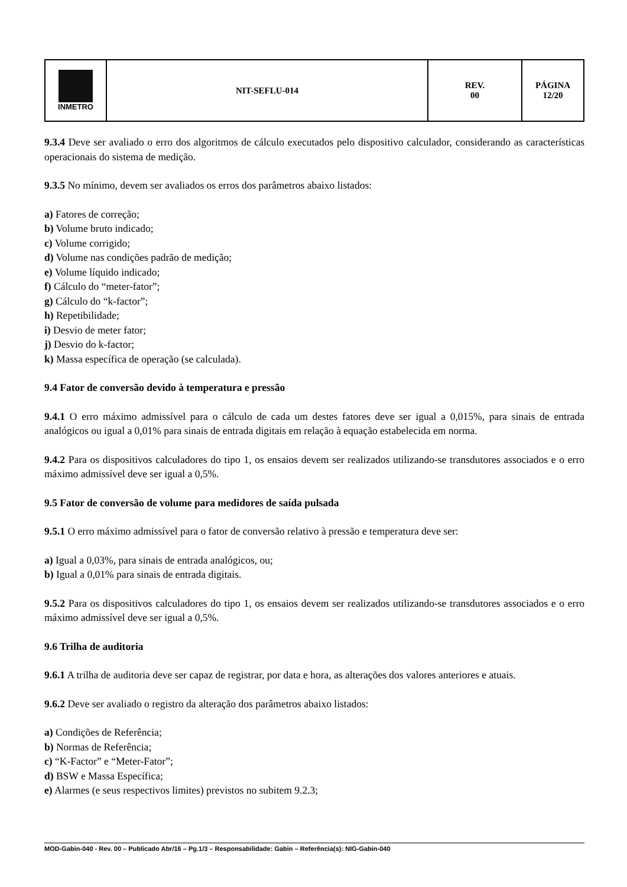| INMETRO | NIT-SEFLU-014 | REV. 00 | PÁGINA 12/20 |
9.3.4 Deve ser avaliado o erro dos algoritmos de cálculo executados pelo dispositivo calculador, considerando as características operacionais do sistema de medição.
9.3.5 No mínimo, devem ser avaliados os erros dos parâmetros abaixo listados:
a) Fatores de correção;
b) Volume bruto indicado;
c) Volume corrigido;
d) Volume nas condições padrão de medição;
e) Volume líquido indicado;
f) Cálculo do “meter-fator”;
g) Cálculo do “k-factor”;
h) Repetibilidade;
i) Desvio de meter fator;
j) Desvio do k-factor;
k) Massa específica de operação (se calculada).
9.4 Fator de conversão devido à temperatura e pressão
9.4.1 O erro máximo admissível para o cálculo de cada um destes fatores deve ser igual a 0,015%, para sinais de entrada analógicos ou igual a 0,01% para sinais de entrada digitais em relação à equação estabelecida em norma.
9.4.2 Para os dispositivos calculadores do tipo 1, os ensaios devem ser realizados utilizando-se transdutores associados e o erro máximo admissível deve ser igual a 0,5%.
9.5 Fator de conversão de volume para medidores de saída pulsada
9.5.1 O erro máximo admissível para o fator de conversão relativo à pressão e temperatura deve ser:
a) Igual a 0,03%, para sinais de entrada analógicos, ou;
b) Igual a 0,01% para sinais de entrada digitais.
9.5.2 Para os dispositivos calculadores do tipo 1, os ensaios devem ser realizados utilizando-se transdutores associados e o erro máximo admissível deve ser igual a 0,5%.
9.6 Trilha de auditoria
9.6.1 A trilha de auditoria deve ser capaz de registrar, por data e hora, as alterações dos valores anteriores e atuais.
9.6.2 Deve ser avaliado o registro da alteração dos parâmetros abaixo listados:
a) Condições de Referência;
b) Normas de Referência;
c) “K-Factor” e “Meter-Fator”;
d) BSW e Massa Específica;
e) Alarmes (e seus respectivos limites) previstos no subitem 9.2.3;
MOD-Gabin-040 - Rev. 00 – Publicado Abr/16 – Pg.1/3 – Responsabilidade: Gabin – Referência(s): NIG-Gabin-040